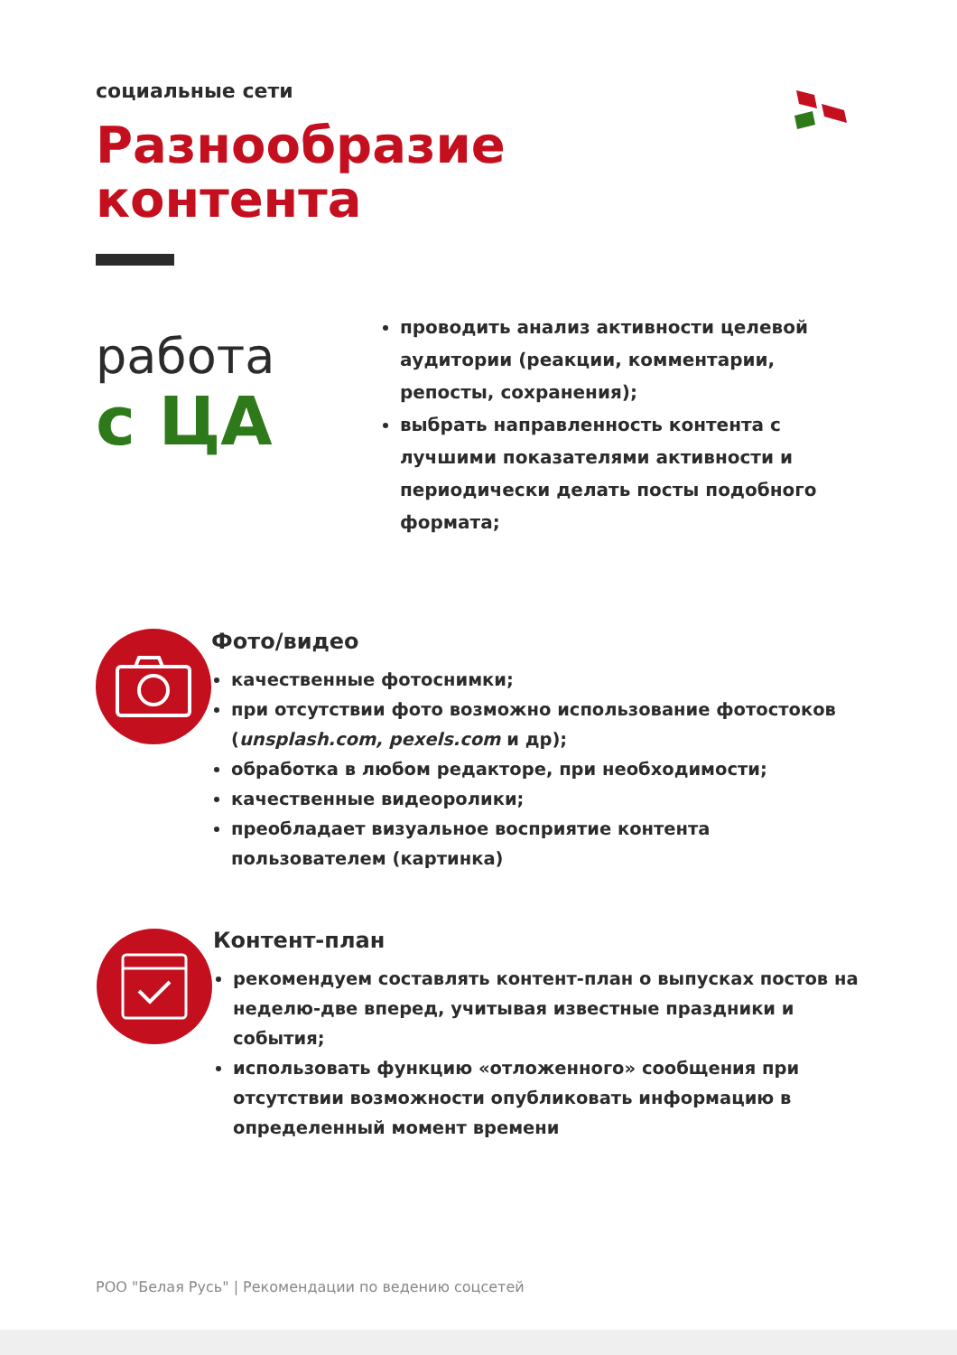социальные сети
Разнообразие
контента
работа
с ЦА
проводить анализ активности целевой аудитории (реакции, комментарии, репосты, сохранения);
выбрать направленность контента с лучшими показателями активности и периодически делать посты подобного формата;
Фото/видео
качественные фотоснимки;
при отсутствии фото возможно использование фотостоков (unsplash.com, pexels.com и др);
обработка в любом редакторе, при необходимости;
качественные видеоролики;
преобладает визуальное восприятие контента пользователем (картинка)
Контент-план
рекомендуем составлять контент-план о выпусках постов на неделю-две вперед, учитывая известные праздники и события;
использовать функцию «отложенного» сообщения при отсутствии возможности опубликовать информацию в определенный момент времени
РОО "Белая Русь" | Рекомендации по ведению соцсетей